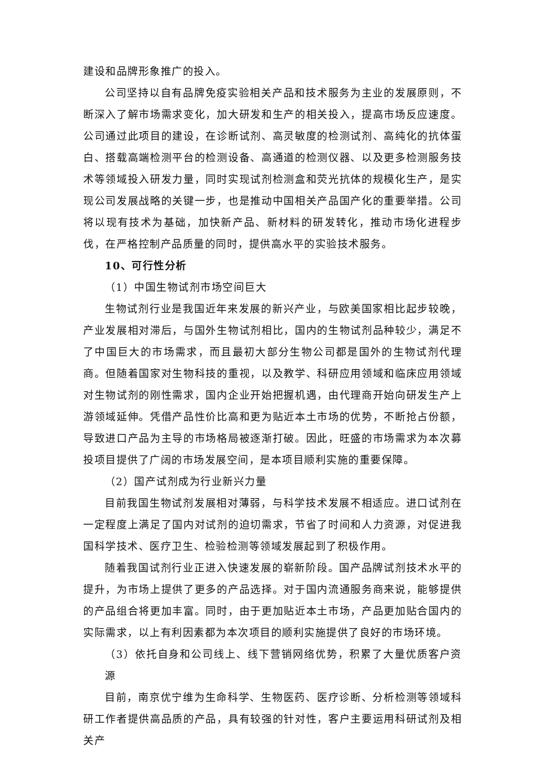建设和品牌形象推广的投入。
公司坚持以自有品牌免疫实验相关产品和技术服务为主业的发展原则，不断深入了解市场需求变化，加大研发和生产的相关投入，提高市场反应速度。公司通过此项目的建设，在诊断试剂、高灵敏度的检测试剂、高纯化的抗体蛋白、搭载高端检测平台的检测设备、高通道的检测仪器、以及更多检测服务技术等领域投入研发力量，同时实现试剂检测盒和荧光抗体的规模化生产，是实现公司发展战略的关键一步，也是推动中国相关产品国产化的重要举措。公司将以现有技术为基础，加快新产品、新材料的研发转化，推动市场化进程步伐，在严格控制产品质量的同时，提供高水平的实验技术服务。
10、可行性分析
（1）中国生物试剂市场空间巨大
生物试剂行业是我国近年来发展的新兴产业，与欧美国家相比起步较晚，产业发展相对滞后，与国外生物试剂相比，国内的生物试剂品种较少，满足不了中国巨大的市场需求，而且最初大部分生物公司都是国外的生物试剂代理商。但随着国家对生物科技的重视，以及教学、科研应用领域和临床应用领域对生物试剂的刚性需求，国内企业开始把握机遇，由代理商开始向研发生产上游领域延伸。凭借产品性价比高和更为贴近本土市场的优势，不断抢占份额，导致进口产品为主导的市场格局被逐渐打破。因此，旺盛的市场需求为本次募投项目提供了广阔的市场发展空间，是本项目顺利实施的重要保障。
（2）国产试剂成为行业新兴力量
目前我国生物试剂发展相对薄弱，与科学技术发展不相适应。进口试剂在一定程度上满足了国内对试剂的迫切需求，节省了时间和人力资源，对促进我国科学技术、医疗卫生、检验检测等领域发展起到了积极作用。
随着我国试剂行业正进入快速发展的崭新阶段。国产品牌试剂技术水平的提升，为市场上提供了更多的产品选择。对于国内流通服务商来说，能够提供的产品组合将更加丰富。同时，由于更加贴近本土市场，产品更加贴合国内的实际需求，以上有利因素都为本次项目的顺利实施提供了良好的市场环境。
（3）依托自身和公司线上、线下营销网络优势，积累了大量优质客户资源
目前，南京优宁维为生命科学、生物医药、医疗诊断、分析检测等领域科研工作者提供高品质的产品，具有较强的针对性，客户主要运用科研试剂及相关产